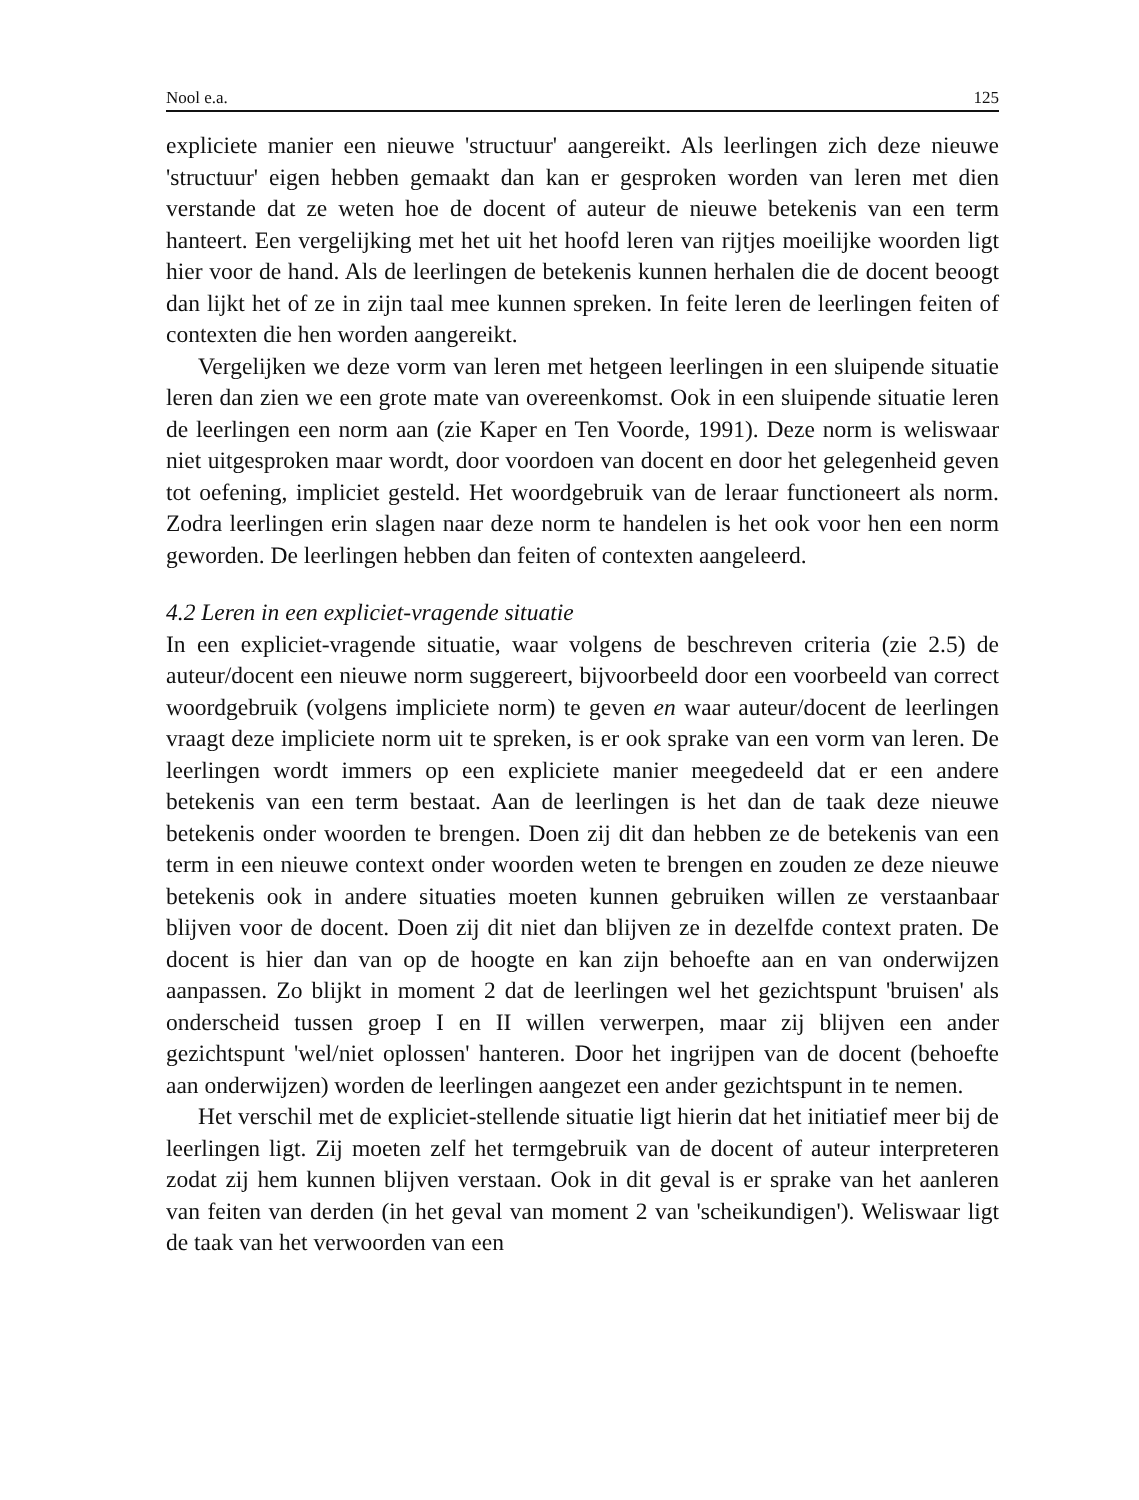Nool e.a. 125
expliciete manier een nieuwe 'structuur' aangereikt. Als leerlingen zich deze nieuwe 'structuur' eigen hebben gemaakt dan kan er gesproken worden van leren met dien verstande dat ze weten hoe de docent of auteur de nieuwe betekenis van een term hanteert. Een vergelijking met het uit het hoofd leren van rijtjes moeilijke woorden ligt hier voor de hand. Als de leerlingen de betekenis kunnen herhalen die de docent beoogt dan lijkt het of ze in zijn taal mee kunnen spreken. In feite leren de leerlingen feiten of contexten die hen worden aangereikt.
Vergelijken we deze vorm van leren met hetgeen leerlingen in een sluipende situatie leren dan zien we een grote mate van overeenkomst. Ook in een sluipende situatie leren de leerlingen een norm aan (zie Kaper en Ten Voorde, 1991). Deze norm is weliswaar niet uitgesproken maar wordt, door voordoen van docent en door het gelegenheid geven tot oefening, impliciet gesteld. Het woordgebruik van de leraar functioneert als norm. Zodra leerlingen erin slagen naar deze norm te handelen is het ook voor hen een norm geworden. De leerlingen hebben dan feiten of contexten aangeleerd.
4.2 Leren in een expliciet-vragende situatie
In een expliciet-vragende situatie, waar volgens de beschreven criteria (zie 2.5) de auteur/docent een nieuwe norm suggereert, bijvoorbeeld door een voorbeeld van correct woordgebruik (volgens impliciete norm) te geven en waar auteur/docent de leerlingen vraagt deze impliciete norm uit te spreken, is er ook sprake van een vorm van leren. De leerlingen wordt immers op een expliciete manier meegedeeld dat er een andere betekenis van een term bestaat. Aan de leerlingen is het dan de taak deze nieuwe betekenis onder woorden te brengen. Doen zij dit dan hebben ze de betekenis van een term in een nieuwe context onder woorden weten te brengen en zouden ze deze nieuwe betekenis ook in andere situaties moeten kunnen gebruiken willen ze verstaanbaar blijven voor de docent. Doen zij dit niet dan blijven ze in dezelfde context praten. De docent is hier dan van op de hoogte en kan zijn behoefte aan en van onderwijzen aanpassen. Zo blijkt in moment 2 dat de leerlingen wel het gezichtspunt 'bruisen' als onderscheid tussen groep I en II willen verwerpen, maar zij blijven een ander gezichtspunt 'wel/niet oplossen' hanteren. Door het ingrijpen van de docent (behoefte aan onderwijzen) worden de leerlingen aangezet een ander gezichtspunt in te nemen.
Het verschil met de expliciet-stellende situatie ligt hierin dat het initiatief meer bij de leerlingen ligt. Zij moeten zelf het termgebruik van de docent of auteur interpreteren zodat zij hem kunnen blijven verstaan. Ook in dit geval is er sprake van het aanleren van feiten van derden (in het geval van moment 2 van 'scheikundigen'). Weliswaar ligt de taak van het verwoorden van een